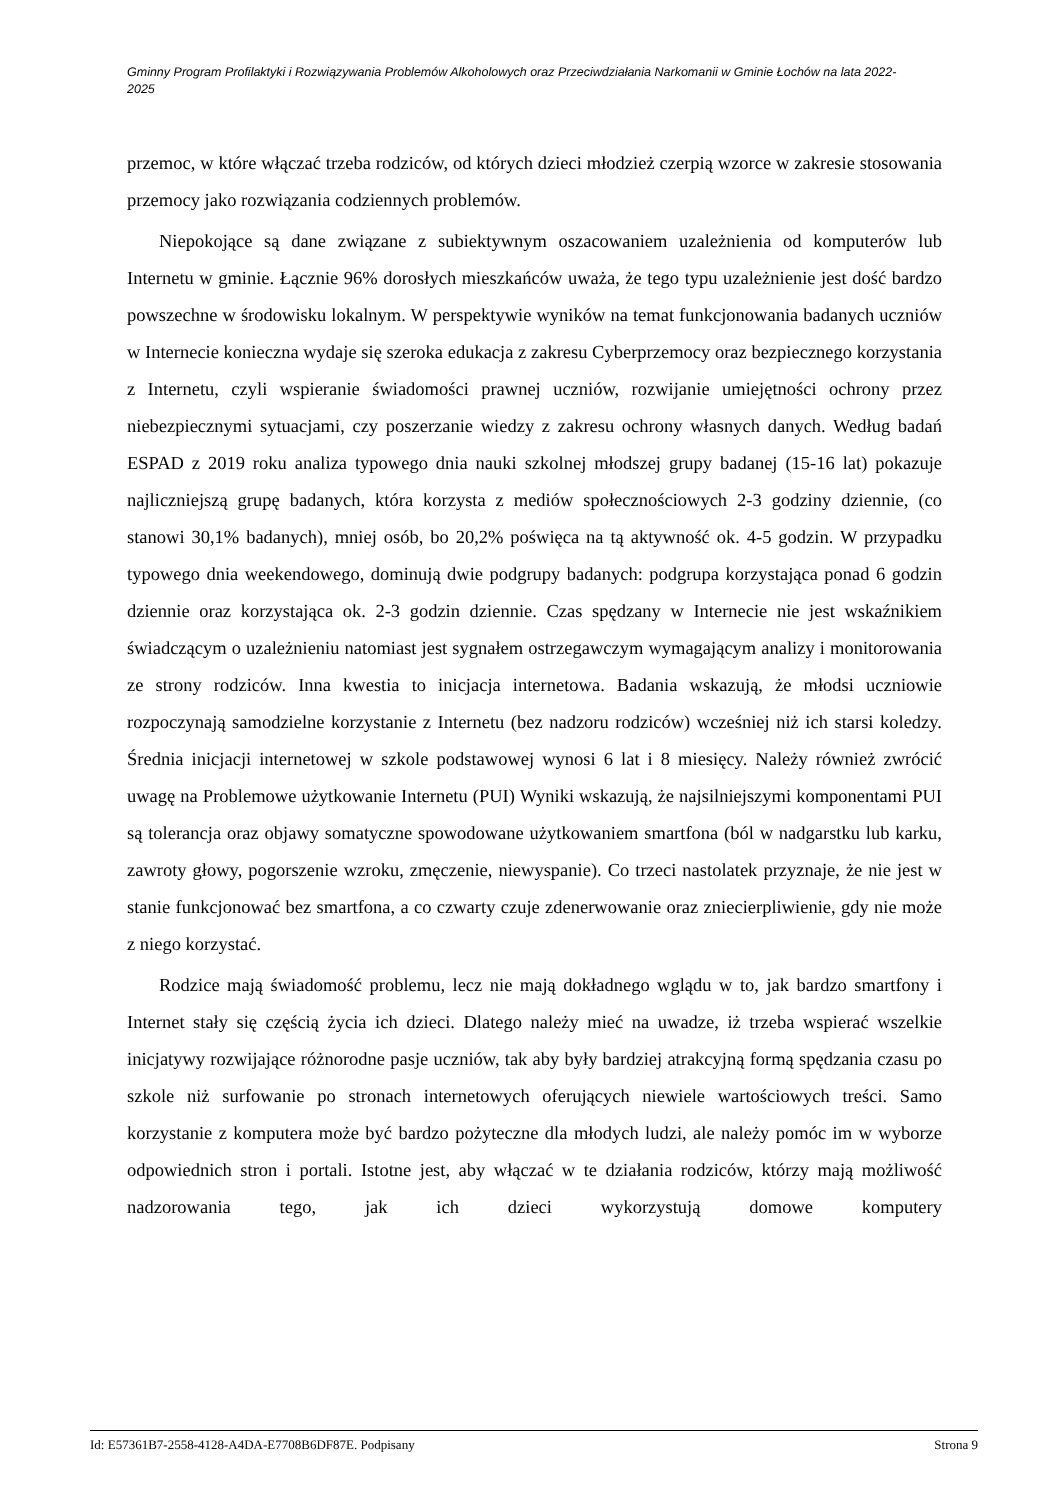Gminny Program Profilaktyki i Rozwiązywania Problemów Alkoholowych oraz Przeciwdziałania Narkomanii w Gminie Łochów na lata 2022-2025
przemoc, w które włączać trzeba rodziców, od których dzieci młodzież czerpią wzorce w zakresie stosowania przemocy jako rozwiązania codziennych problemów.
Niepokojące są dane związane z subiektywnym oszacowaniem uzależnienia od komputerów lub Internetu w gminie. Łącznie 96% dorosłych mieszkańców uważa, że tego typu uzależnienie jest dość bardzo powszechne w środowisku lokalnym. W perspektywie wyników na temat funkcjonowania badanych uczniów w Internecie konieczna wydaje się szeroka edukacja z zakresu Cyberprzemocy oraz bezpiecznego korzystania z Internetu, czyli wspieranie świadomości prawnej uczniów, rozwijanie umiejętności ochrony przez niebezpiecznymi sytuacjami, czy poszerzanie wiedzy z zakresu ochrony własnych danych. Według badań ESPAD z 2019 roku analiza typowego dnia nauki szkolnej młodszej grupy badanej (15-16 lat) pokazuje najliczniejszą grupę badanych, która korzysta z mediów społecznościowych 2-3 godziny dziennie, (co stanowi 30,1% badanych), mniej osób, bo 20,2% poświęca na tą aktywność ok. 4-5 godzin. W przypadku typowego dnia weekendowego, dominują dwie podgrupy badanych: podgrupa korzystająca ponad 6 godzin dziennie oraz korzystająca ok. 2-3 godzin dziennie. Czas spędzany w Internecie nie jest wskaźnikiem świadczącym o uzależnieniu natomiast jest sygnałem ostrzegawczym wymagającym analizy i monitorowania ze strony rodziców. Inna kwestia to inicjacja internetowa. Badania wskazują, że młodsi uczniowie rozpoczynają samodzielne korzystanie z Internetu (bez nadzoru rodziców) wcześniej niż ich starsi koledzy. Średnia inicjacji internetowej w szkole podstawowej wynosi 6 lat i 8 miesięcy. Należy również zwrócić uwagę na Problemowe użytkowanie Internetu (PUI) Wyniki wskazują, że najsilniejszymi komponentami PUI są tolerancja oraz objawy somatyczne spowodowane użytkowaniem smartfona (ból w nadgarstku lub karku, zawroty głowy, pogorszenie wzroku, zmęczenie, niewyspanie). Co trzeci nastolatek przyznaje, że nie jest w stanie funkcjonować bez smartfona, a co czwarty czuje zdenerwowanie oraz zniecierpliwienie, gdy nie może z niego korzystać.
Rodzice mają świadomość problemu, lecz nie mają dokładnego wglądu w to, jak bardzo smartfony i Internet stały się częścią życia ich dzieci. Dlatego należy mieć na uwadze, iż trzeba wspierać wszelkie inicjatywy rozwijające różnorodne pasje uczniów, tak aby były bardziej atrakcyjną formą spędzania czasu po szkole niż surfowanie po stronach internetowych oferujących niewiele wartościowych treści. Samo korzystanie z komputera może być bardzo pożyteczne dla młodych ludzi, ale należy pomóc im w wyborze odpowiednich stron i portali. Istotne jest, aby włączać w te działania rodziców, którzy mają możliwość nadzorowania tego, jak ich dzieci wykorzystują domowe komputery
Id: E57361B7-2558-4128-A4DA-E7708B6DF87E. Podpisany Strona 9